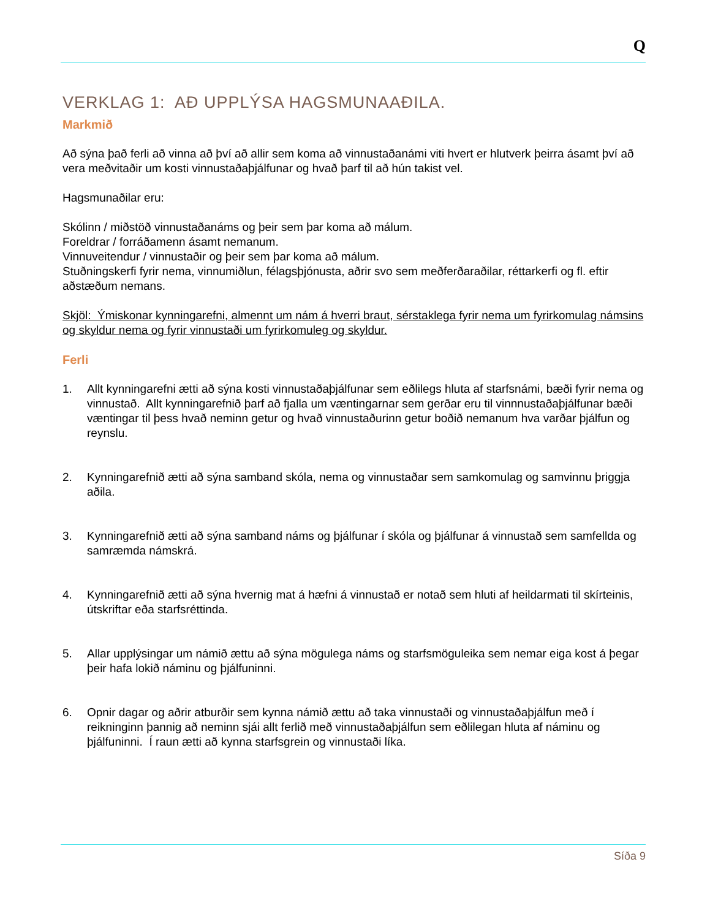Q
VERKLAG 1: AÐ UPPLÝSA HAGSMUNAAÐILA.
Markmið
Að sýna það ferli að vinna að því að allir sem koma að vinnustaðanámi viti hvert er hlutverk þeirra ásamt því að vera meðvitaðir um kosti vinnustaðaþjálfunar og hvað þarf til að hún takist vel.
Hagsmunaðilar eru:
Skólinn / miðstöð vinnustaðanáms og þeir sem þar koma að málum.
Foreldrar / forráðamenn ásamt nemanum.
Vinnuveitendur / vinnustaðir og þeir sem þar koma að málum.
Stuðningskerfi fyrir nema, vinnumiðlun, félagsþjónusta, aðrir svo sem meðferðaraðilar, réttarkerfi og fl. eftir aðstæðum nemans.
Skjöl: Ýmiskonar kynningarefni, almennt um nám á hverri braut, sérstaklega fyrir nema um fyrirkomulag námsins og skyldur nema og fyrir vinnustaði um fyrirkomuleg og skyldur.
Ferli
1. Allt kynningarefni ætti að sýna kosti vinnustaðaþjálfunar sem eðlilegs hluta af starfsnámi, bæði fyrir nema og vinnustað. Allt kynningarefnið þarf að fjalla um væntingarnar sem gerðar eru til vinnnustaðaþjálfunar bæði væntingar til þess hvað neminn getur og hvað vinnustaðurinn getur boðið nemanum hva varðar þjálfun og reynslu.
2. Kynningarefnið ætti að sýna samband skóla, nema og vinnustaðar sem samkomulag og samvinnu þriggja aðila.
3. Kynningarefnið ætti að sýna samband náms og þjálfunar í skóla og þjálfunar á vinnustað sem samfellda og samræmda námskrá.
4. Kynningarefnið ætti að sýna hvernig mat á hæfni á vinnustað er notað sem hluti af heildarmati til skírteinis, útskriftar eða starfsréttinda.
5. Allar upplýsingar um námið ættu að sýna mögulega náms og starfsmöguleika sem nemar eiga kost á þegar þeir hafa lokið náminu og þjálfuninni.
6. Opnir dagar og aðrir atburðir sem kynna námið ættu að taka vinnustaði og vinnustaðaþjálfun með í reikninginn þannig að neminn sjái allt ferlið með vinnustaðaþjálfun sem eðlilegan hluta af náminu og þjálfuninni. Í raun ætti að kynna starfsgrein og vinnustaði líka.
Síða 9